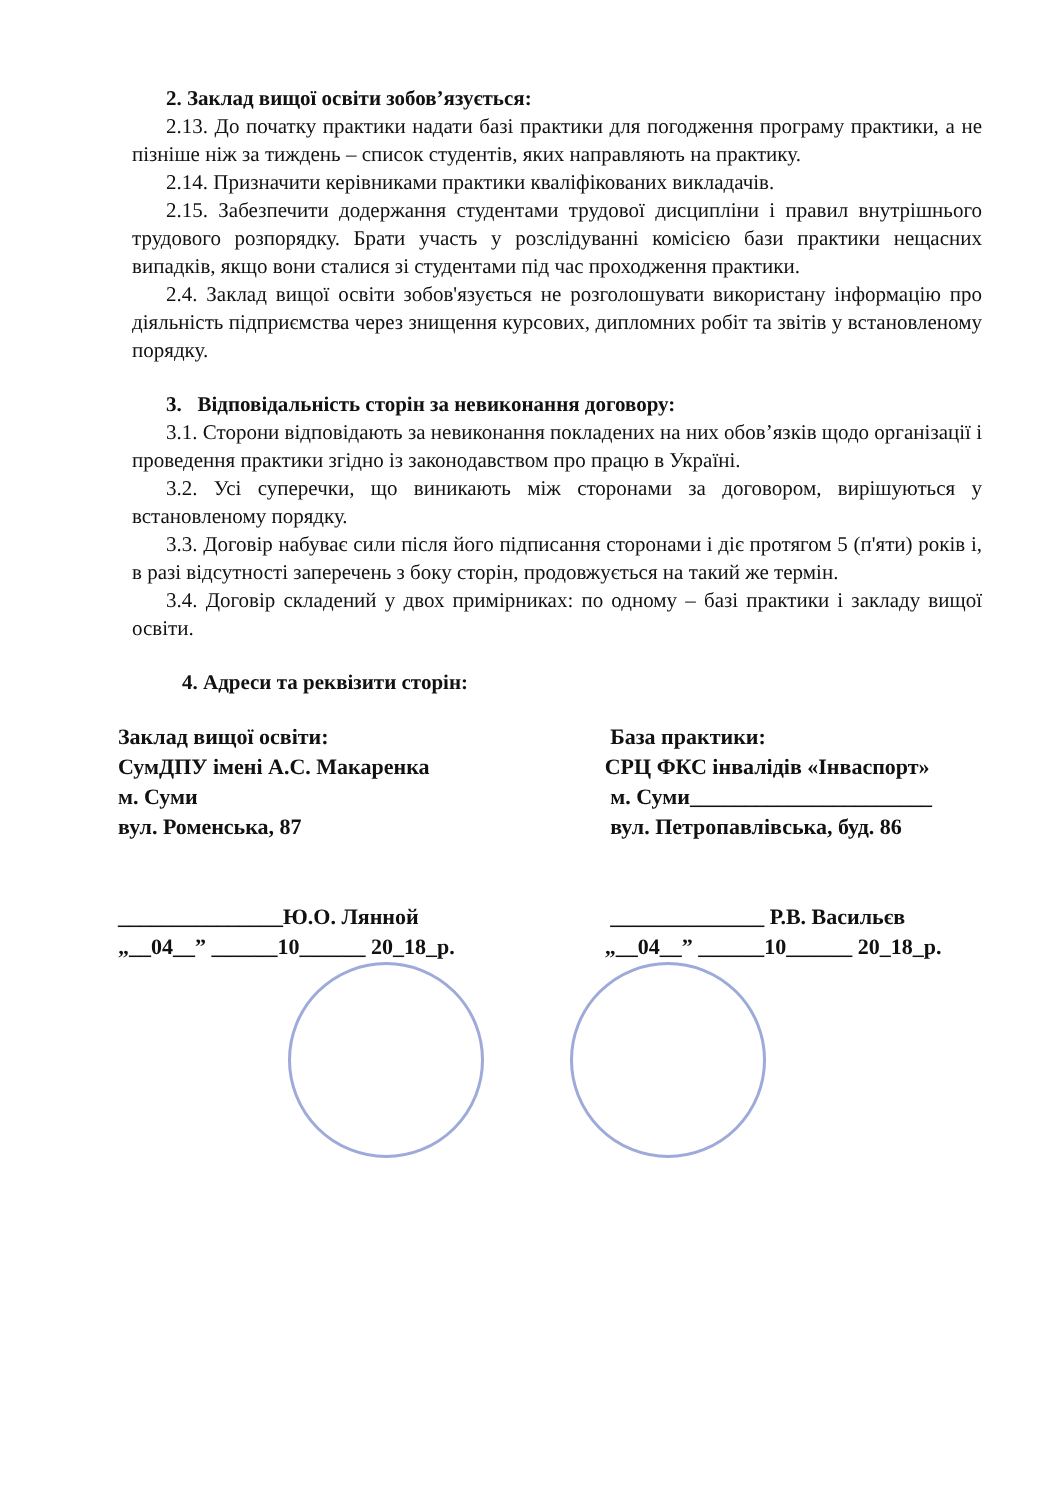2. Заклад вищої освіти зобов’язується:
2.13. До початку практики надати базі практики для погодження програму практики, а не пізніше ніж за тиждень – список студентів, яких направляють на практику.
2.14. Призначити керівниками практики кваліфікованих викладачів.
2.15. Забезпечити додержання студентами трудової дисципліни і правил внутрішнього трудового розпорядку. Брати участь у розслідуванні комісією бази практики нещасних випадків, якщо вони сталися зі студентами під час проходження практики.
2.4. Заклад вищої освіти зобов'язується не розголошувати використану інформацію про діяльність підприємства через знищення курсових, дипломних робіт та звітів у встановленому порядку.
3. Відповідальність сторін за невиконання договору:
3.1. Сторони відповідають за невиконання покладених на них обов’язків щодо організації і проведення практики згідно із законодавством про працю в Україні.
3.2. Усі суперечки, що виникають між сторонами за договором, вирішуються у встановленому порядку.
3.3. Договір набуває сили після його підписання сторонами і діє протягом 5 (п'яти) років і, в разі відсутності заперечень з боку сторін, продовжується на такий же термін.
3.4. Договір складений у двох примірниках: по одному – базі практики і закладу вищої освіти.
4. Адреси та реквізити сторін:
Заклад вищої освіти:
СумДПУ імені А.С. Макаренка
м. Суми
вул. Роменська, 87
_______________Ю.О. Лянной
„__04__” ______10______ 20_18_р.
База практики:
СРЦ ФКС інвалідів «Інваспорт»
м. Суми______________________
вул. Петропавлівська, буд. 86
______________ Р.В. Васильєв
„__04__” ______10______ 20_18_р.